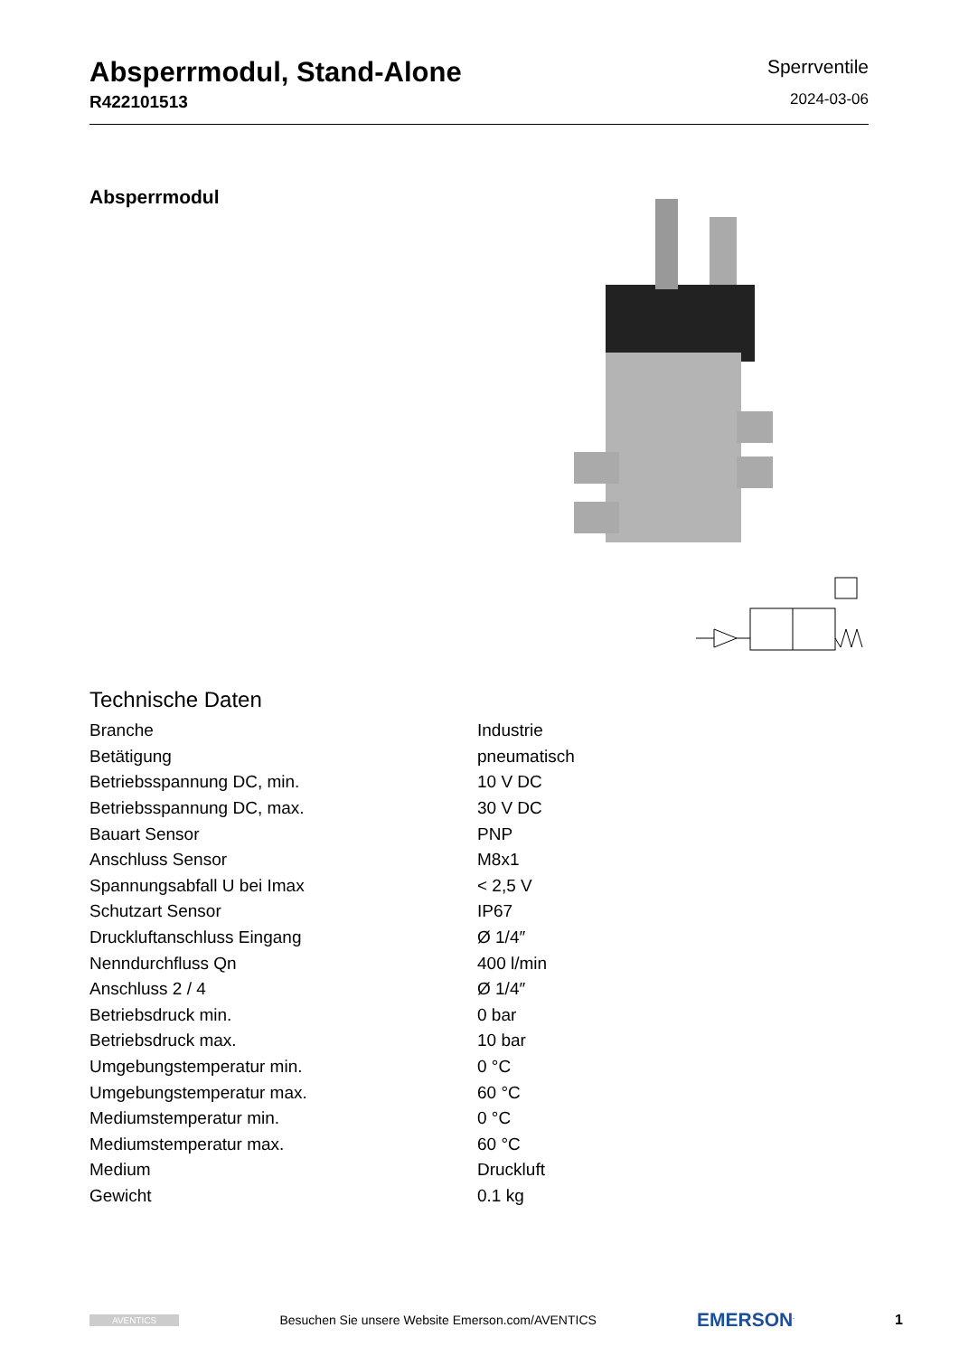Absperrmodul, Stand-Alone
R422101513
Sperrventile
2024-03-06
Absperrmodul
Technische Daten
| Branche | Industrie |
| Betätigung | pneumatisch |
| Betriebsspannung DC, min. | 10 V DC |
| Betriebsspannung DC, max. | 30 V DC |
| Bauart Sensor | PNP |
| Anschluss Sensor | M8x1 |
| Spannungsabfall U bei Imax | < 2,5 V |
| Schutzart Sensor | IP67 |
| Druckluftanschluss Eingang | Ø 1/4″ |
| Nenndurchfluss Qn | 400 l/min |
| Anschluss 2 / 4 | Ø 1/4″ |
| Betriebsdruck min. | 0 bar |
| Betriebsdruck max. | 10 bar |
| Umgebungstemperatur min. | 0 °C |
| Umgebungstemperatur max. | 60 °C |
| Mediumstemperatur min. | 0 °C |
| Mediumstemperatur max. | 60 °C |
| Medium | Druckluft |
| Gewicht | 0.1 kg |
AVENTICS Besuchen Sie unsere Website Emerson.com/AVENTICS EMERSON<sup>.</sup> 1